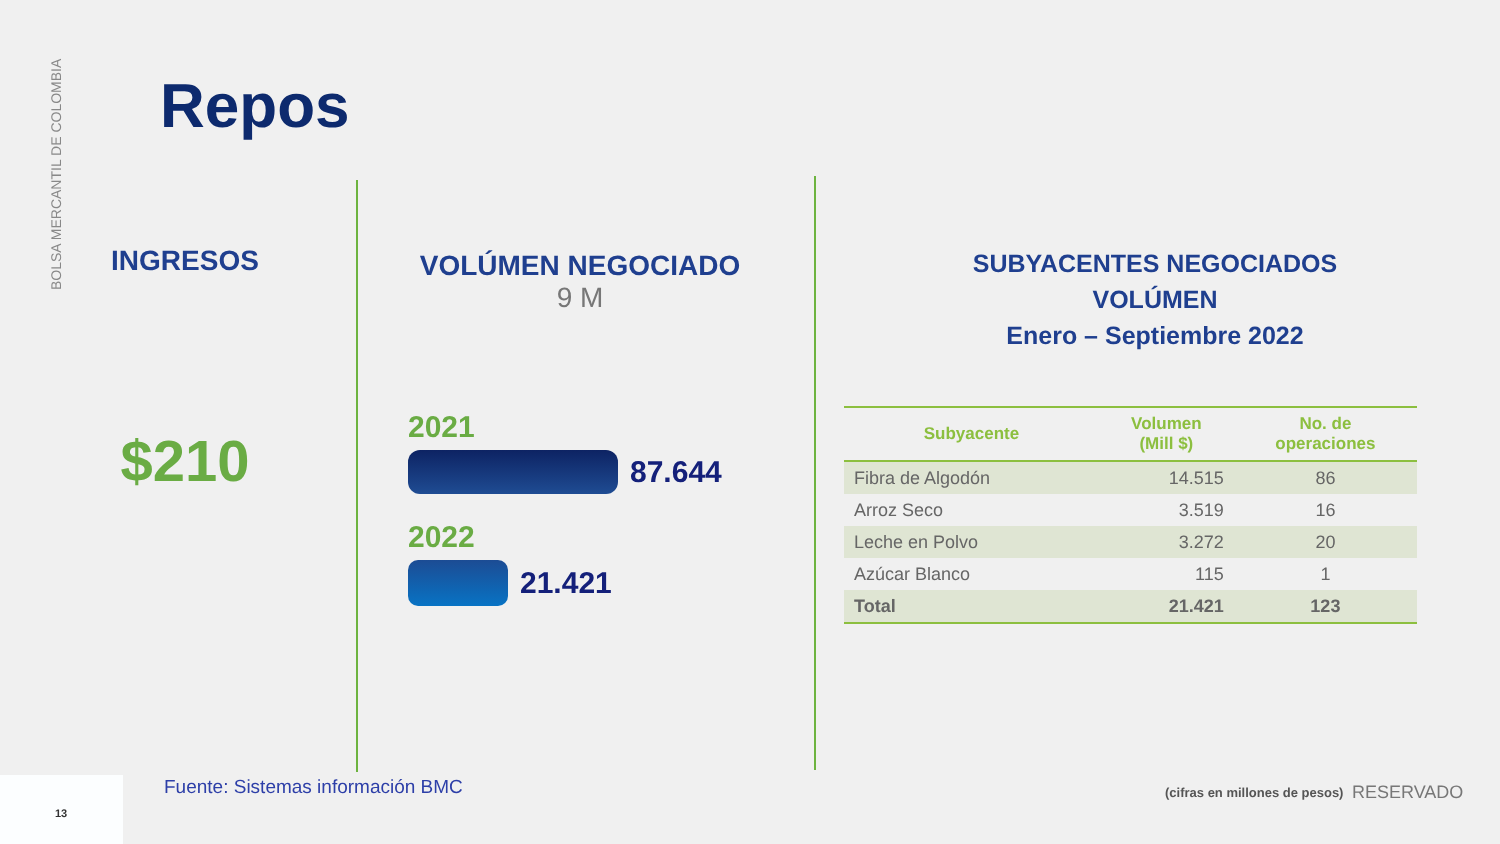BOLSA MERCANTIL DE COLOMBIA
Repos
INGRESOS
$210
VOLÚMEN NEGOCIADO
9 M
2021
87.644
2022
21.421
SUBYACENTES NEGOCIADOS
VOLÚMEN
Enero – Septiembre 2022
| Subyacente | Volumen (Mill $) | No. de operaciones |
| --- | --- | --- |
| Fibra de Algodón | 14.515 | 86 |
| Arroz Seco | 3.519 | 16 |
| Leche en Polvo | 3.272 | 20 |
| Azúcar Blanco | 115 | 1 |
| Total | 21.421 | 123 |
13
Fuente: Sistemas información BMC
(cifras en millones de pesos) RESERVADO